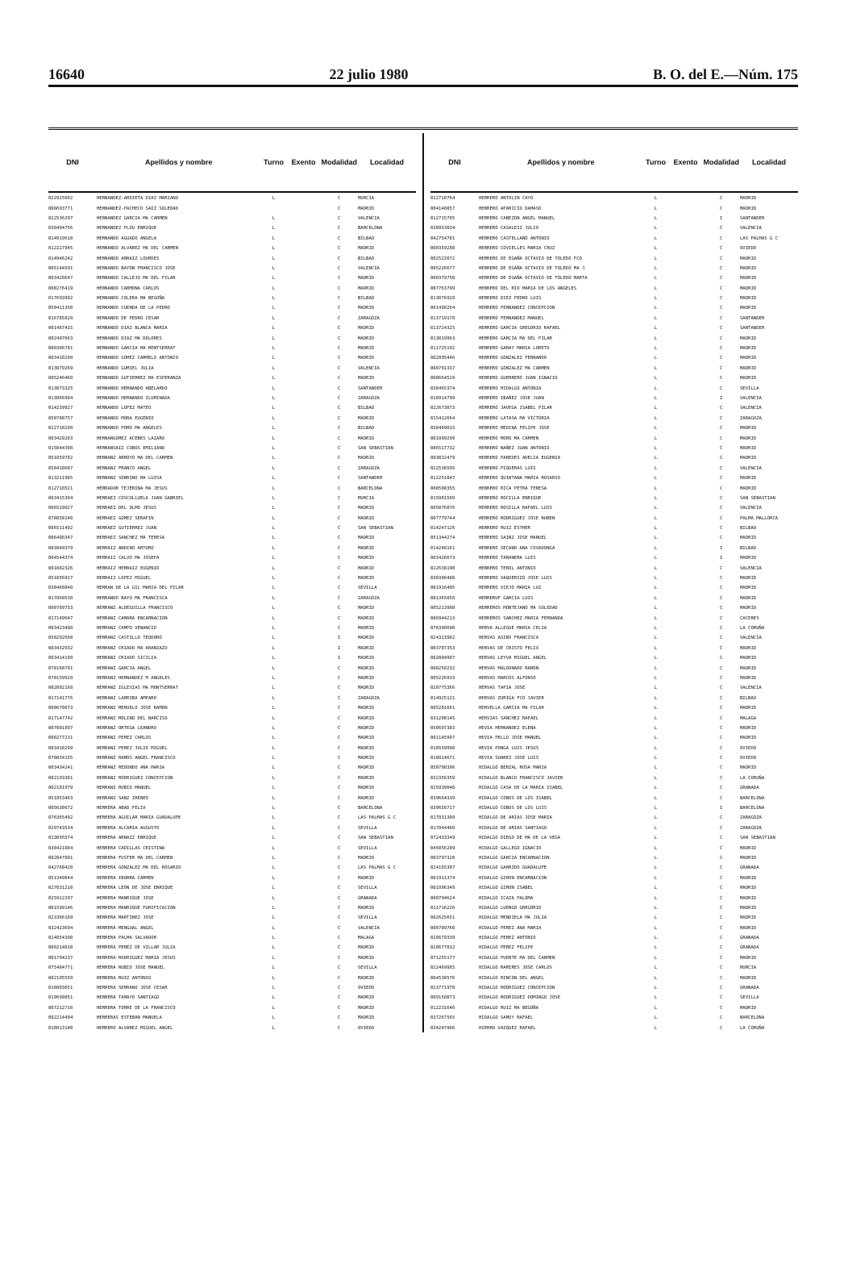16640 22 julio 1980 B. O. del E.—Núm. 175
| DNI | Apellidos y nombre | Turno | Exento | Modalidad | Localidad |
| --- | --- | --- | --- | --- | --- |
| 022925082 | HERNANDEZ-ARDIETA DIAZ MARIANO | L | | C | MURCIA |
| 008693771 | HERNANDEZ-PACHECO SAIZ SOLEDAD | | | C | MADRID |
| 022536297 | HERNANDEZ GARCIA MA CARMEN | L | | C | VALENCIA |
| 038494756 | HERNANDEZ PLOU ENRIQUE | L | | C | BARCELONA |
| 014919610 | HERNANDO AGUADO ANGELA | L | | C | BILBAO |
| 012227945 | HERNANDO ALVAREZ MA DEL CARMEN | L | | C | MADRID |
| 014946242 | HERNANDO ARRAIZ LOURDES | L | | C | BILBAO |
| 005144591 | HERNANDO BAYON FRANCISCO JOSE | L | | C | VALENCIA |
| 003428647 | HERNANDO CALLEJO MA DEL PILAR | L | | C | MADRID |
| 000276419 | HERNANDO CARMONA CARLOS | L | | C | MADRID |
| 017693992 | HERNANDO COLERA MA BEGOÑA | L | | C | BILBAO |
| 050411350 | HERNANDO CUENDA DE LA PEDRO | L | | C | MADRID |
| 016785828 | HERNANDO DE PEDRO CESAR | L | | C | ZARAGOZA |
| 001487415 | HERNANDO DIAZ BLANCA MARIA | L | | C | MADRID |
| 002497663 | HERNANDO DIAZ MA DOLORES | L | | C | MADRID |
| 008366781 | HERNANDO GARCIA MA MONTSERRAT | L | | C | MADRID |
| 003418298 | HERNANDO GOMEZ CARMELO ANTONIO | L | | C | MADRID |
| 013079269 | HERNANDO GUMIEL JULIA | L | | C | VALENCIA |
| 005246468 | HERNANDO GUTIERREZ MA ESPERANZA | L | | C | MADRID |
| 013073325 | HERNANDO HERNANDO ABELARDO | L | | C | SANTANDER |
| 013066904 | HERNANDO HERNANDO ILUMINADA | L | | C | ZARAGOZA |
| 014239927 | HERNANDO LOPEZ MATEO | L | | C | BILBAO |
| 050700757 | HERNANDO MORA EUGENIO | L | | C | MADRID |
| 022710298 | HERNANDO POMO MA ANGELES | L | | C | BILBAO |
| 003429203 | HERNANGOMEZ ACEBES LAZARO | L | | C | MADRID |
| 015044398 | HERNANSAIZ COBOS EMILIANO | L | | C | SAN SEBASTIAN |
| 051059782 | HERNANZ ARROYO MA DEL CARMEN | L | | C | MADRID |
| 050410607 | HERNANZ FRANCO ANGEL | L | | C | ZARAGOZA |
| 013211905 | HERNANZ SOBRINO MA LUISA | L | | C | SANTANDER |
| 012718521 | HERRADOR TEJERINA MA JESUS | L | | C | BARCELONA |
| 003415394 | HERRAEZ COSCULLUELA JUAN GABRIEL | L | | C | MURCIA |
| 006519827 | HERRAEZ DEL OLMO JESUS | L | | C | MADRID |
| 070850140 | HERRAEZ GOMEZ SERAFIN | L | | C | MADRID |
| 006511492 | HERRAEZ GUTIERREZ JUAN | L | | C | SAN SEBASTIAN |
| 006498347 | HERRAEZ SANCHEZ MA TERESA | L | | C | MADRID |
| 003849379 | HERRAIZ ANDINO ARTURO | L | | C | MADRID |
| 004544374 | HERRAIZ CALVO MA JOSEFA | L | | C | MADRID |
| 001082326 | HERRAIZ HERRAIZ EUGENIO | L | | C | MADRID |
| 051056917 | HERRAIZ LOPEZ MIGUEL | L | | C | MADRID |
| 030460848 | HERRAN DE LA GIL MARIA DEL PILAR | L | | C | SEVILLA |
| 017860538 | HERRANDO BAYO MA FRANCISCA | L | | C | ZARAGOZA |
| 000789753 | HERRANZ ALDEGUILLA FRANCISCO | L | | C | MADRID |
| 017149647 | HERRANZ CAMARA ENCARNACION | L | | C | MADRID |
| 003423498 | HERRANZ CAMPO VENANCIO | L | | C | MADRID |
| 050292650 | HERRANZ CASTILLO TEODORO | L | | I | MADRID |
| 003432932 | HERRANZ CRIADO MA ARANZAZU | L | | I | MADRID |
| 003414198 | HERRANZ CRIADO SICILIA | L | | I | MADRID |
| 070160791 | HERRANZ GARCIA ANGEL | L | | C | MADRID |
| 070159928 | HERRANZ HERNANDEZ M ANGELES | L | | C | MADRID |
| 002092168 | HERRANZ IGLESIAS MA MONTSERRAT | L | | C | MADRID |
| 017141776 | HERRANZ LARRIBA AMPARO | L | | C | ZARAGOZA |
| 000670673 | HERRANZ MERUELO JOSE RAMON | L | | C | MADRID |
| 017147742 | HERRANZ MOLINO DEL NARCISO | L | | C | MADRID |
| 007001897 | HERRANZ ORTEGA LEANDRO | L | | C | MADRID |
| 000277231 | HERRANZ PEREZ CARLOS | L | | C | MADRID |
| 003410299 | HERRANZ PEREZ JULIO MIGUEL | L | | C | MADRID |
| 070034155 | HERRANZ RAMOS ANGEL FRANCISCO | L | | C | MADRID |
| 003434241 | HERRANZ REDONDO ANA MARIA | L | | C | MADRID |
| 002193381 | HERRANZ RODRIGUEZ CONCEPCION | L | | C | MADRID |
| 002181979 | HERRANZ RUBIO MANUEL | L | | C | MADRID |
| 051853463 | HERRANZ SANZ IRENEO | L | | C | MADRID |
| 005630672 | HERRERA ABAD FELIX | L | | C | BARCELONA |
| 076365492 | HERRERA AGUILAR MARIA GUADALUPE | L | | C | LAS PALMAS G C |
| 029743534 | HERRERA ALCARIA AUGUSTO | L | | C | SEVILLA |
| 013056574 | HERRERA ARNAIZ ENRIQUE | L | | C | SAN SEBASTIAN |
| 030421084 | HERRERA CADILLAS CRISTINA | L | | C | SEVILLA |
| 002047801 | HERRERA FUSTER MA DEL CARMEN | L | | C | MADRID |
| 042760428 | HERRERA GONZALEZ MA DEL ROSARIO | L | | C | LAS PALMAS G C |
| 051349844 | HERRERA IBORRA CARMEN | L | | C | MADRID |
| 027031210 | HERRERA LEON DE JOSE ENRIQUE | L | | C | SEVILLA |
| 025912297 | HERRERA MANRIQUE JOSE | L | | C | GRANADA |
| 001599146 | HERRERA MANRIQUE PURIFICACION | L | | C | MADRID |
| 023366169 | HERRERA MARTINEZ JOSE | L | | C | SEVILLA |
| 032423694 | HERRERA MENGUAL ANGEL | L | | C | VALENCIA |
| 024854390 | HERRERA PALMA SALVADOR | L | | C | MALAGA |
| 008214010 | HERRERA PEREZ DE VILLAR JULIA | L | | C | MADRID |
| 001794237 | HERRERA RODRIGUEZ MARIA JESUS | L | | C | MADRID |
| 075404771 | HERRERA RUBIO JOSE MANUEL | L | | C | SEVILLA |
| 002195558 | HERRERA RUIZ ANTONIO | L | | C | MADRID |
| 010803651 | HERRERA SERRANO JOSE CESAR | L | | C | OVIEDO |
| 019699851 | HERRERA TAMAYO SANTIAGO | L | | C | MADRID |
| 007212710 | HERRERA TORRE DE LA FRANCISCO | L | | C | MADRID |
| 002214494 | HERRERAS ESTEBAN MANUELA | L | | C | MADRID |
| 010813140 | HERRERO ALVAREZ MIGUEL ANGEL | L | | C | OVIEDO |
| DNI | Apellidos y nombre | Turno | Exento | Modalidad | Localidad |
| --- | --- | --- | --- | --- | --- |
| 012718764 | HERRERO ANTOLIN CAYO | L | | C | MADRID |
| 004148057 | HERRERO APARICIO DAMASO | L | | C | MADRID |
| 012715785 | HERRERO CABEZON ANGEL MANUEL | L | | I | SANTANDER |
| 030953034 | HERRERO CASALEIZ JULIO | L | | C | VALENCIA |
| 042754701 | HERRERO CASTELLANO ANTONIO | L | | C | LAS PALMAS G C |
| 000359280 | HERRERO COVIELLES MARIA CRUZ | L | | C | OVIEDO |
| 002522072 | HERRERO DE EGAÑA OCTAVIO DE TOLEDO FCO | L | | C | MADRID |
| 005226677 | HERRERO DE EGAÑA OCTAVIO DE TOLEDO MA J | L | | C | MADRID |
| 000379750 | HERRERO DE EGAÑA OCTAVIO DE TOLEDO MARTA | L | | C | MADRID |
| 007763799 | HERRERO DEL RIO MARIA DE LOS ANGELES | L | | C | MADRID |
| 013076928 | HERRERO DIEZ PEDRO LUIS | L | | C | MADRID |
| 001498264 | HERRERO FERNANDEZ CONCEPCION | L | | C | MADRID |
| 013719178 | HERRERO FERNANDEZ MANUEL | L | | C | SANTANDER |
| 013724325 | HERRERO GARCIA GREGORIO RAFAEL | L | | C | SANTANDER |
| 013019963 | HERRERO GARCIA MA DEL PILAR | L | | C | MADRID |
| 011725192 | HERRERO GARAY MARIA LORETO | L | | C | MADRID |
| 002895446 | HERRERO GONZALEZ FERNANDO | L | | C | MADRID |
| 000791337 | HERRERO GONZALEZ MA CARMEN | L | | C | MADRID |
| 000664529 | HERRERO GUERRERO JUAN IGNACIO | L | | C | MADRID |
| 030465374 | HERRERO HIDALGO ANTONIA | L | | C | SEVILLA |
| 018914799 | HERRERO IBAÑEZ JOSE JUAN | L | | I | VALENCIA |
| 022673073 | HERRERO JAVEGA ISABEL PILAR | L | | C | VALENCIA |
| 015412664 | HERRERO LATASA MA VICTORIA | L | | C | ZARAGOZA |
| 050409033 | HERRERO MEDINA FELIPE JOSE | L | | C | MADRID |
| 001899299 | HERRERO MORO MA CARMEN | L | | C | MADRID |
| 006517732 | HERRERO NAÑEZ JUAN ANTONIO | L | | C | MADRID |
| 003032479 | HERRERO PAREDES ADELIA EUGENIA | L | | C | MADRID |
| 022536595 | HERRERO PIQUERAS LUIS | L | | C | VALENCIA |
| 012251047 | HERRERO QUINTANA MARIA ROSARIO | L | | C | MADRID |
| 000590355 | HERRERO RICA PETRA TERESA | L | | C | MADRID |
| 015881589 | HERRERO ROCILLA ENRIQUE | L | | C | SAN SEBASTIAN |
| 085076076 | HERRERO ROSILLA RAFAEL LUIS | L | | C | VALENCIA |
| 007779744 | HERRERO RODRIGUEZ JOSE RUBEN | L | | C | PALMA MALLORCA |
| 014247126 | HERRERO RUIZ ESTHER | L | | C | BILBAO |
| 051344274 | HERRERO SAINZ JOSE MANUEL | L | | C | MADRID |
| 014248161 | HERRERO SECANO ANA COVADONGA | L | | I | BILBAO |
| 003426673 | HERRERO TARANERA LUIS | L | | I | MADRID |
| 022638190 | HERRERO TEROL ANTONIO | L | | C | VALENCIA |
| 030396480 | HERRERO VAQUERIZO JOSE LUIS | L | | C | MADRID |
| 001916405 | HERRERO VIEJO MARIA LUZ | L | | C | MADRID |
| 001365058 | HERRERUF GARCIA LUIS | L | | C | MADRID |
| 005213980 | HERREROS MONTEJANO MA SOLEDAD | L | | C | MADRID |
| 006944213 | HERREROS SANCHEZ MARIA FERNANDA | L | | C | CACERES |
| 076398690 | HERVA ALLEGUE MARIA CELIA | L | | C | LA CORUÑA |
| 024313982 | HERVAS ASINS FRANCISCA | L | | C | VALENCIA |
| 003707353 | HERVAS DE CRISTO FELIX | L | | C | MADRID |
| 002004997 | HERVAS LEYVA MIGUEL ANGEL | L | | C | MADRID |
| 000258232 | HERVAS MALDONADO RAMON | L | | C | MADRID |
| 005226933 | HERVAS MARCOS ALFONSO | L | | C | MADRID |
| 020775366 | HERVAS TAPIA JOSE | L | | C | VALENCIA |
| 014925121 | HERVAS ZURIGA FCO JAVIER | L | | C | BILBAO |
| 005201661 | HERVELLA GARCIA MA PILAR | L | | C | MADRID |
| 031200145 | HERVIAS SANCHEZ RAFAEL | L | | C | MALAGA |
| 050697303 | HEVIA HERNANDEZ ELENA | L | | C | MADRID |
| 001145997 | HEVIA PELLO JOSE MANUEL | L | | C | MADRID |
| 010559990 | HEVIA PONGA LUIS JESUS | L | | C | OVIEDO |
| 010814671 | HEVIA SUAREZ JOSE LUIS | L | | C | OVIEDO |
| 050798396 | HIDALGO BERZAL ROSA MARIA | L | | C | MADRID |
| 032356359 | HIDALGO BLANCO FRANCISCO JAVIER | L | | C | LA CORUÑA |
| 025939040 | HIDALGO CASA DE LA MARIA ISABEL | L | | C | GRANADA |
| 039664339 | HIDALGO COBOS DE LOS ISABEL | L | | C | BARCELONA |
| 039658717 | HIDALGO COBOS DE LOS LUIS | L | | I | BARCELONA |
| 017831309 | HIDALGO DE ARIAS JOSE MARIA | L | | C | ZARAGOZA |
| 017844460 | HIDALGO DE ARIAS SANTIAGO | L | | C | ZARAGOZA |
| 072433349 | HIDALGO DIEGO DE MA DE LA VEGA | L | | C | SAN SEBASTIAN |
| 045056209 | HIDALGO GALLEGO IGNACIO | L | | C | MADRID |
| 003797320 | HIDALGO GARCIA ENCARNACION | L | | C | MADRID |
| 024165307 | HIDALGO GARRIDO GUADALUPE | L | | C | GRANADA |
| 001911374 | HIDALGO GIRON ENCARNACION | L | | C | MADRID |
| 001896349 | HIDALGO GIRON ISABEL | L | | C | MADRID |
| 000794624 | HIDALGO ICAZA PALOMA | L | | C | MADRID |
| 011716226 | HIDALGO LUENGO GREGORIO | L | | C | MADRID |
| 002625651 | HIDALGO MENDIELA MA JULIA | L | | C | MADRID |
| 000709760 | HIDALGO PEREZ ANA MARIA | L | | C | MADRID |
| 028679339 | HIDALGO PEREZ ANTONIO | L | | C | GRANADA |
| 028677032 | HIDALGO PEREZ FELIPE | L | | C | GRANADA |
| 071255177 | HIDALGO PUENTE MA DEL CARMEN | L | | C | MADRID |
| 022469985 | HIDALGO RAMIRES JOSE CARLOS | L | | C | MURCIA |
| 004530576 | HIDALGO RINCON DEL ANGEL | L | | C | MADRID |
| 023771970 | HIDALGO RODRIGUEZ CONCEPCION | L | | C | GRANADA |
| 009158073 | HIDALGO RODRIGUEZ DOMINGO JOSE | L | | C | SEVILLA |
| 012231646 | HIDALGO RUIZ MA BEGOÑA | L | | C | MADRID |
| 037267565 | HIDALGO SAMUY RAFAEL | L | | C | BARCELONA |
| 034247966 | HIERRO VAZQUEZ RAFAEL | L | | C | LA CORUÑA |